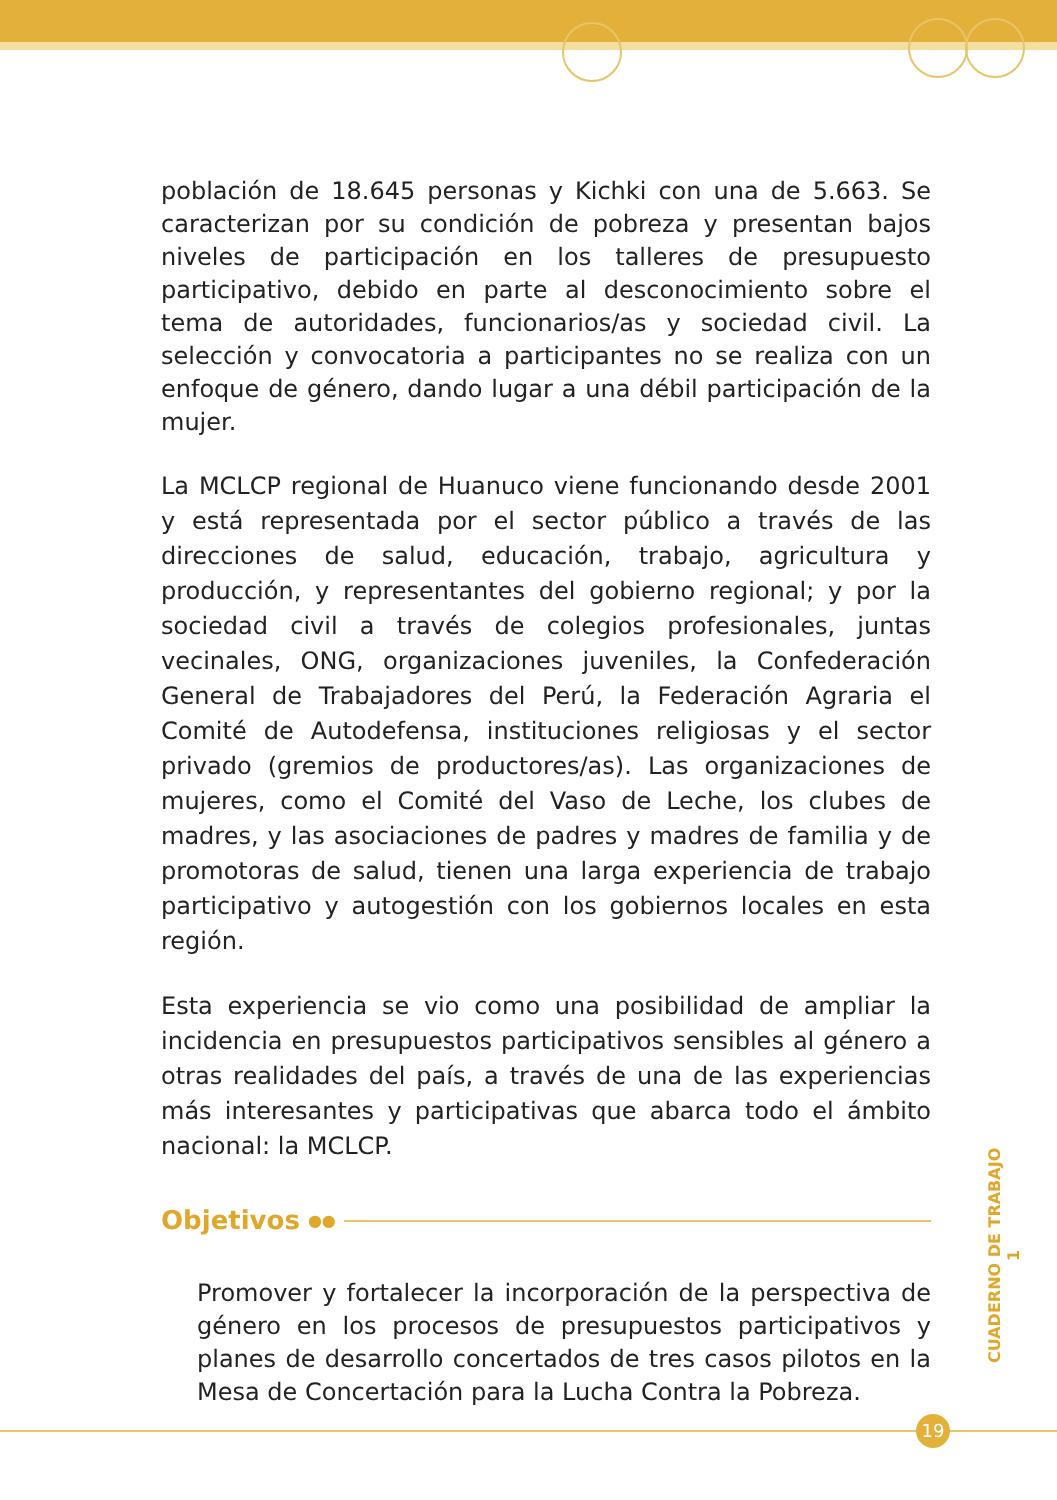población de 18.645 personas y Kichki con una de 5.663. Se caracterizan por su condición de pobreza y presentan bajos niveles de participación en los talleres de presupuesto participativo, debido en parte al desconocimiento sobre el tema de autoridades, funcionarios/as y sociedad civil. La selección y convocatoria a participantes no se realiza con un enfoque de género, dando lugar a una débil participación de la mujer.
La MCLCP regional de Huanuco viene funcionando desde 2001 y está representada por el sector público a través de las direcciones de salud, educación, trabajo, agricultura y producción, y representantes del gobierno regional; y por la sociedad civil a través de colegios profesionales, juntas vecinales, ONG, organizaciones juveniles, la Confederación General de Trabajadores del Perú, la Federación Agraria el Comité de Autodefensa, instituciones religiosas y el sector privado (gremios de productores/as). Las organizaciones de mujeres, como el Comité del Vaso de Leche, los clubes de madres, y las asociaciones de padres y madres de familia y de promotoras de salud, tienen una larga experiencia de trabajo participativo y autogestión con los gobiernos locales en esta región.
Esta experiencia se vio como una posibilidad de ampliar la incidencia en presupuestos participativos sensibles al género a otras realidades del país, a través de una de las experiencias más interesantes y participativas que abarca todo el ámbito nacional: la MCLCP.
Objetivos ●●
Promover y fortalecer la incorporación de la perspectiva de género en los procesos de presupuestos participativos y planes de desarrollo concertados de tres casos pilotos en la Mesa de Concertación para la Lucha Contra la Pobreza.
CUADERNO DE TRABAJO 1
19